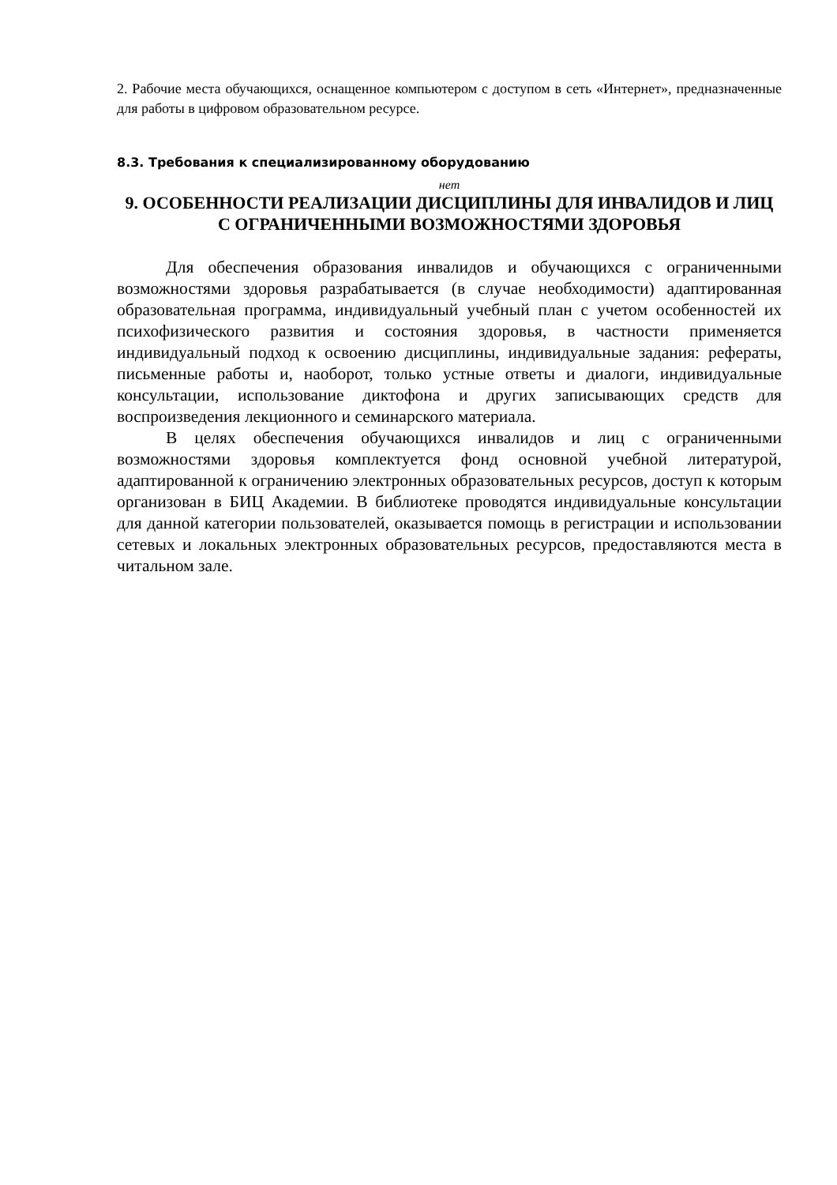2. Рабочие места обучающихся, оснащенное компьютером с доступом в сеть «Интернет», предназначенные для работы в цифровом образовательном ресурсе.
8.3. Требования к специализированному оборудованию
нет
9. ОСОБЕННОСТИ РЕАЛИЗАЦИИ ДИСЦИПЛИНЫ ДЛЯ ИНВАЛИДОВ И ЛИЦ С ОГРАНИЧЕННЫМИ ВОЗМОЖНОСТЯМИ ЗДОРОВЬЯ
Для обеспечения образования инвалидов и обучающихся с ограниченными возможностями здоровья разрабатывается (в случае необходимости) адаптированная образовательная программа, индивидуальный учебный план с учетом особенностей их психофизического развития и состояния здоровья, в частности применяется индивидуальный подход к освоению дисциплины, индивидуальные задания: рефераты, письменные работы и, наоборот, только устные ответы и диалоги, индивидуальные консультации, использование диктофона и других записывающих средств для воспроизведения лекционного и семинарского материала.
В целях обеспечения обучающихся инвалидов и лиц с ограниченными возможностями здоровья комплектуется фонд основной учебной литературой, адаптированной к ограничению электронных образовательных ресурсов, доступ к которым организован в БИЦ Академии. В библиотеке проводятся индивидуальные консультации для данной категории пользователей, оказывается помощь в регистрации и использовании сетевых и локальных электронных образовательных ресурсов, предоставляются места в читальном зале.